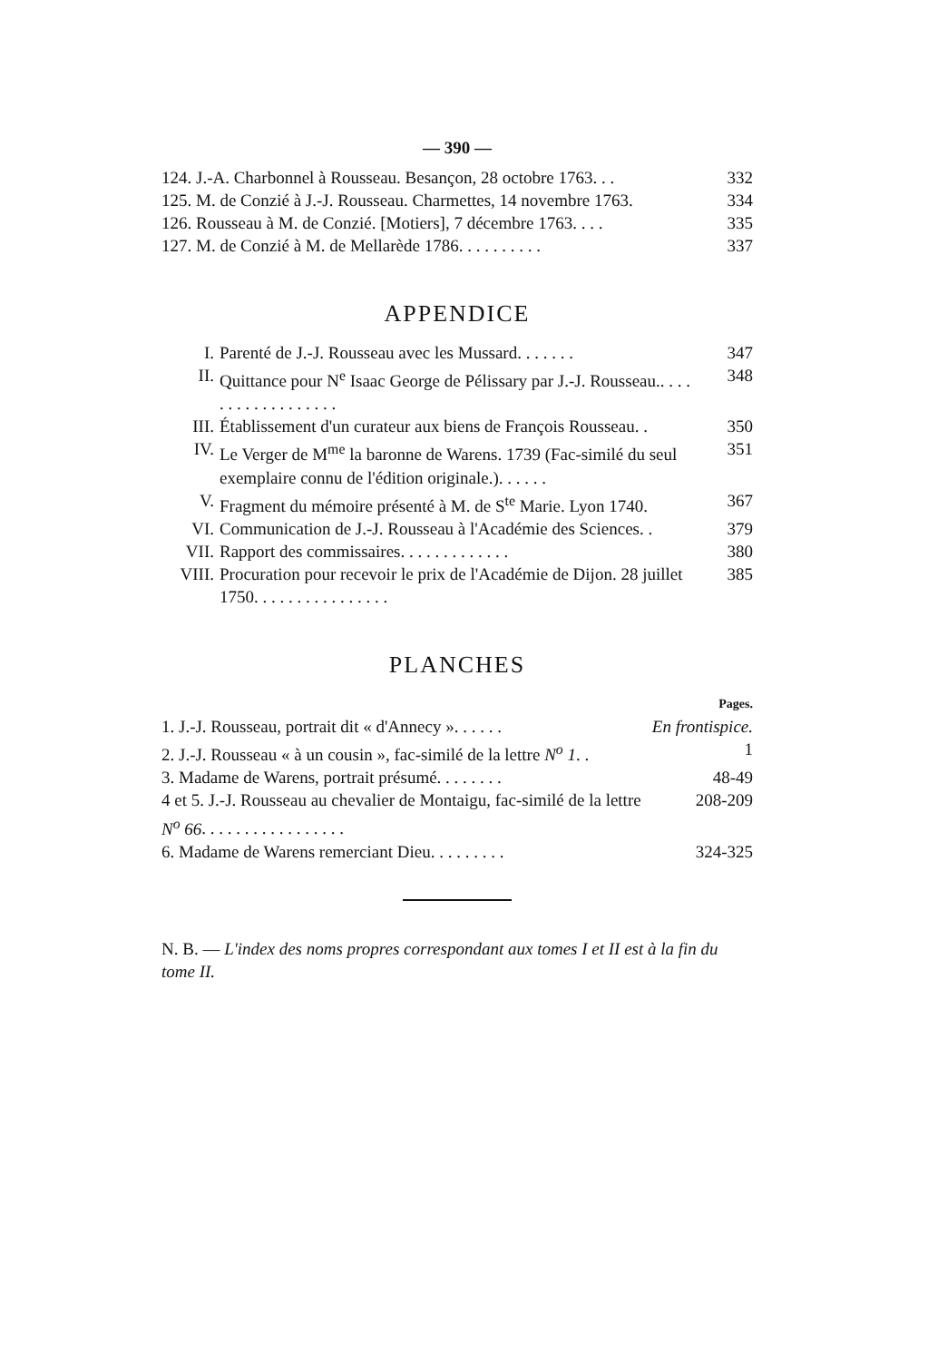— 390 —
124. J.-A. Charbonnel à Rousseau. Besançon, 28 octobre 1763. . . 332
125. M. de Conzié à J.-J. Rousseau. Charmettes, 14 novembre 1763. 334
126. Rousseau à M. de Conzié. [Motiers], 7 décembre 1763. . . . 335
127. M. de Conzié à M. de Mellarède 1786. . . . . . . . . . 337
APPENDICE
I. Parenté de J.-J. Rousseau avec les Mussard. . . . . . . 347
II. Quittance pour N<sup>e</sup> Isaac George de Pélissary par J.-J. Rousseau.. . . . . . . . . . . . . . . . . . 348
III. Établissement d'un curateur aux biens de François Rousseau. . 350
IV. Le Verger de M<sup>me</sup> la baronne de Warens. 1739 (Fac-similé du seul exemplaire connu de l'édition originale.). . . . . . 351
V. Fragment du mémoire présenté à M. de S<sup>te</sup> Marie. Lyon 1740. 367
VI. Communication de J.-J. Rousseau à l'Académie des Sciences. . 379
VII. Rapport des commissaires. . . . . . . . . . . . . 380
VIII. Procuration pour recevoir le prix de l'Académie de Dijon. 28 juillet 1750. . . . . . . . . . . . . . . . 385
PLANCHES
Pages.
1. J.-J. Rousseau, portrait dit « d'Annecy ». . . . . . En frontispice.
2. J.-J. Rousseau « à un cousin », fac-similé de la lettre N<sup>o</sup> 1. . 1
3. Madame de Warens, portrait présumé. . . . . . . . 48-49
4 et 5. J.-J. Rousseau au chevalier de Montaigu, fac-similé de la lettre N<sup>o</sup> 66. . . . . . . . . . . . . . . . . 208-209
6. Madame de Warens remerciant Dieu. . . . . . . . . 324-325
N. B. — L'index des noms propres correspondant aux tomes I et II est à la fin du tome II.